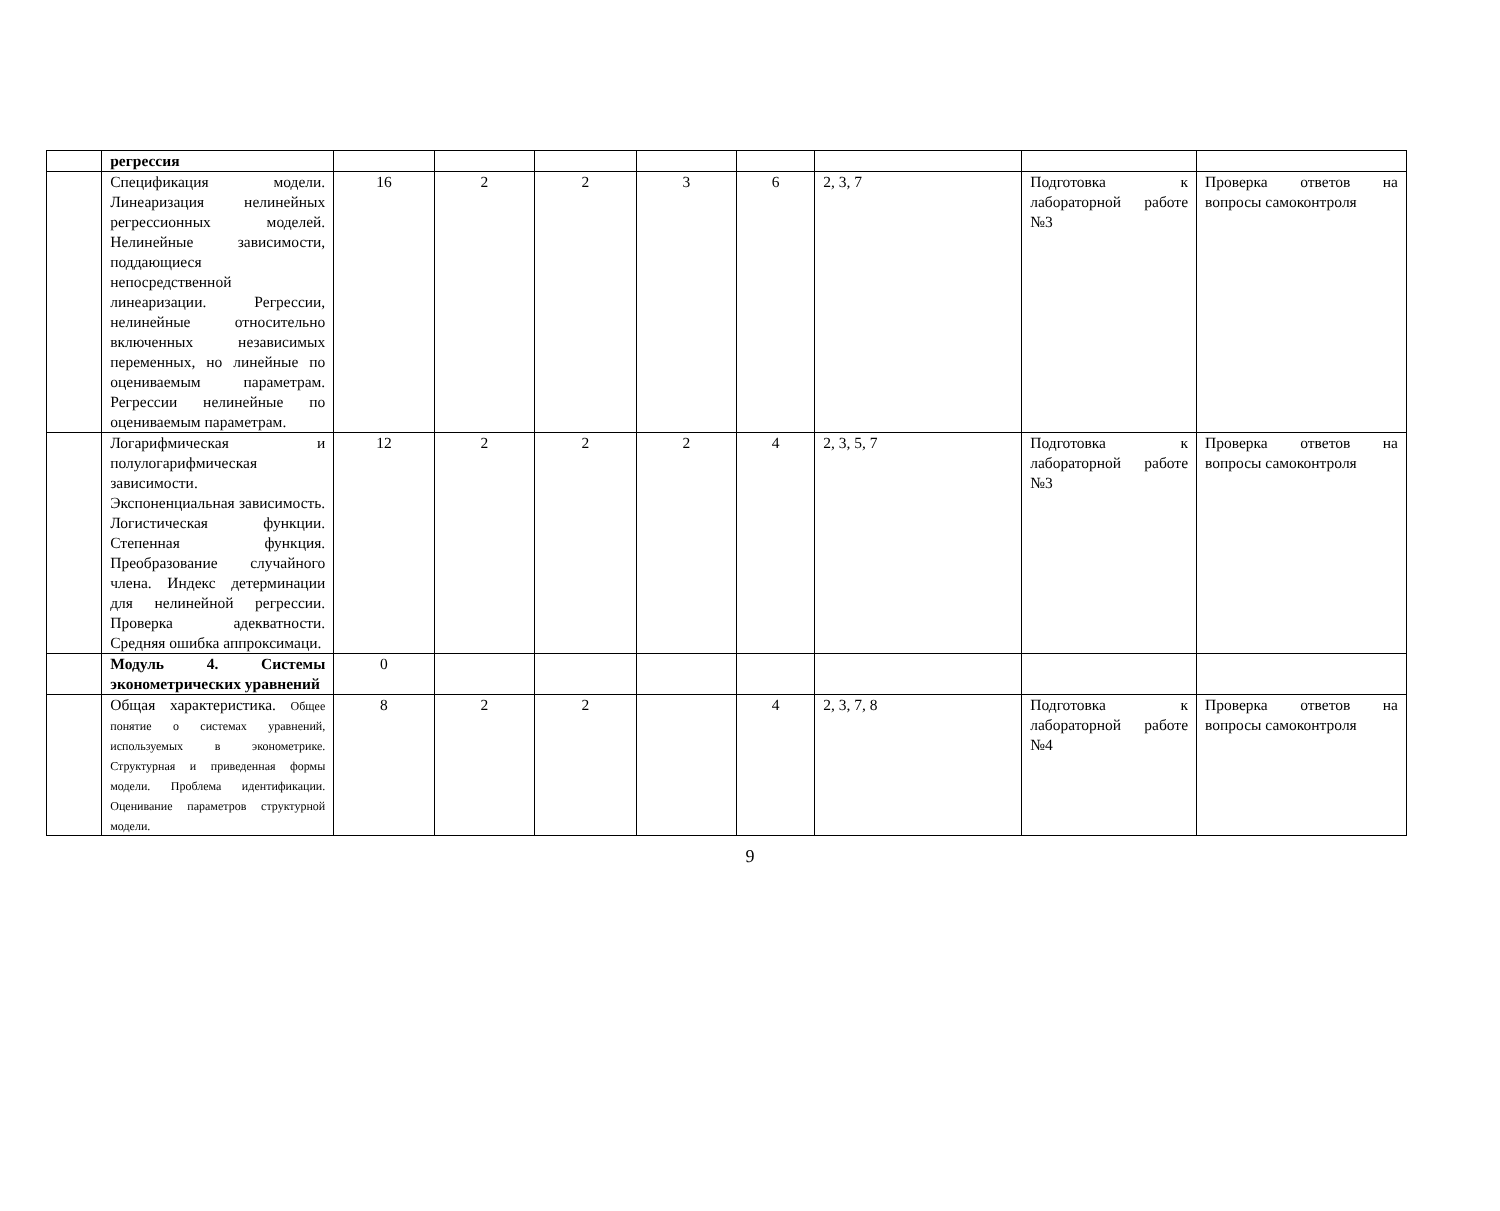| | регрессия | | | | | | | | |
| | Спецификация модели. Линеаризация нелинейных регрессионных моделей. Нелинейные зависимости, поддающиеся непосредственной линеаризации. Регрессии, нелинейные относительно включенных независимых переменных, но линейные по оцениваемым параметрам. Регрессии нелинейные по оцениваемым параметрам. | 16 | 2 | 2 | 3 | 6 | 2, 3, 7 | Подготовка к лабораторной работе №3 | Проверка ответов на вопросы самоконтроля |
| | Логарифмическая и полулогарифмическая зависимости. Экспоненциальная зависимость. Логистическая функции. Степенная функция. Преобразование случайного члена. Индекс детерминации для нелинейной регрессии. Проверка адекватности. Средняя ошибка аппроксимаци. | 12 | 2 | 2 | 2 | 4 | 2, 3, 5, 7 | Подготовка к лабораторной работе №3 | Проверка ответов на вопросы самоконтроля |
| | Модуль 4. Системы эконометрических уравнений | 0 | | | | | | | |
| | Общая характеристика. Общее понятие о системах уравнений, используемых в эконометрике. Структурная и приведенная формы модели. Проблема идентификации. Оценивание параметров структурной модели. | 8 | 2 | 2 | | 4 | 2, 3, 7, 8 | Подготовка к лабораторной работе №4 | Проверка ответов на вопросы самоконтроля |
9